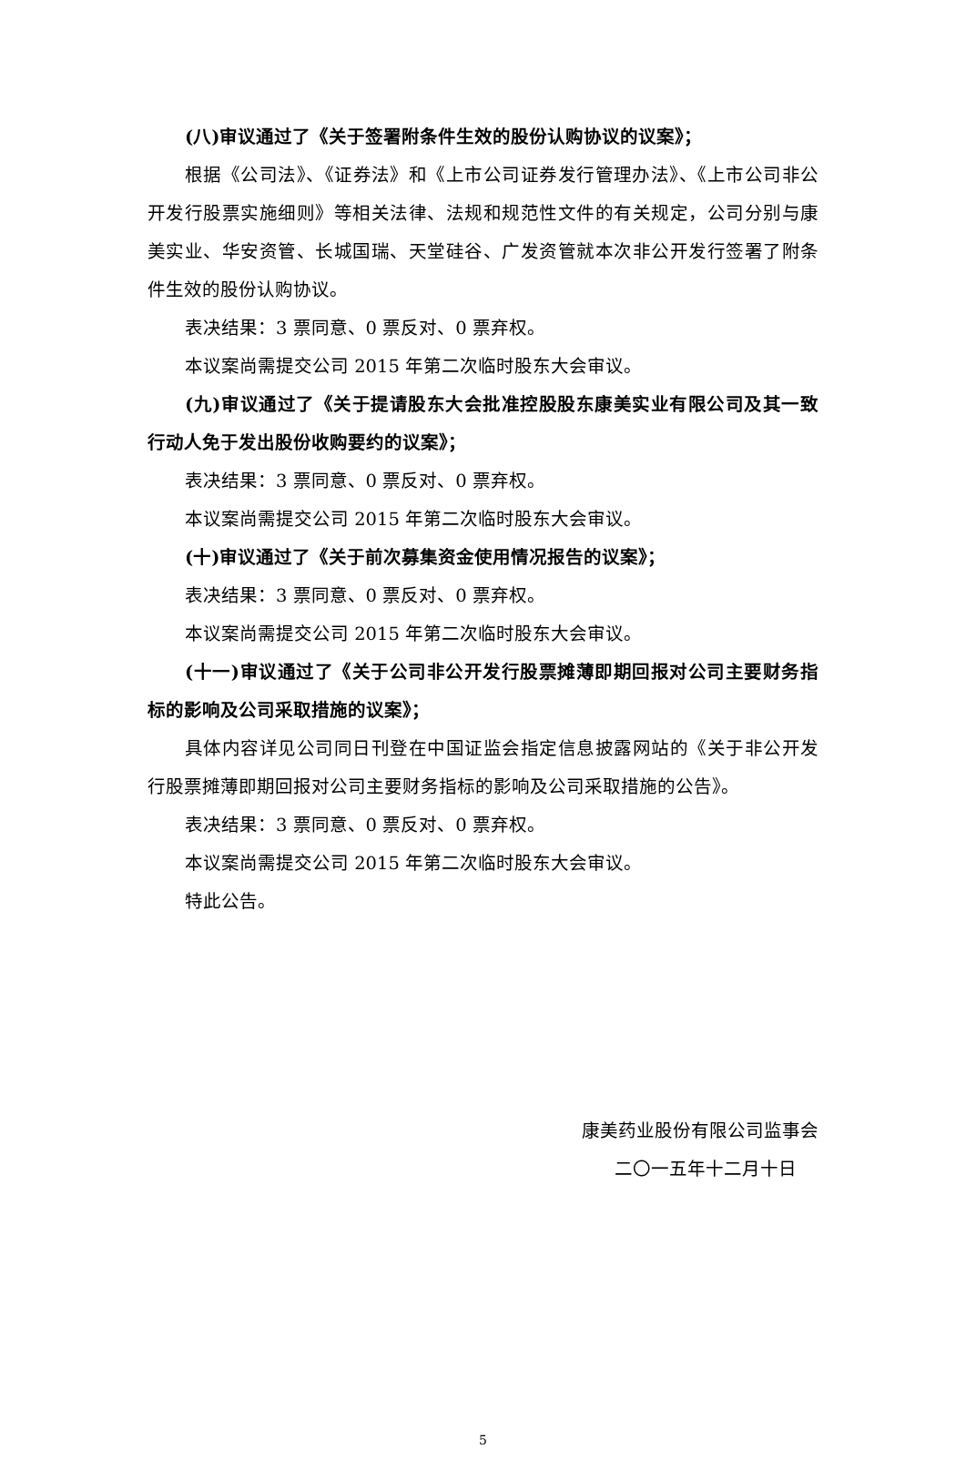(八)审议通过了《关于签署附条件生效的股份认购协议的议案》；
根据《公司法》、《证券法》和《上市公司证券发行管理办法》、《上市公司非公开发行股票实施细则》等相关法律、法规和规范性文件的有关规定，公司分别与康美实业、华安资管、长城国瑞、天堂硅谷、广发资管就本次非公开发行签署了附条件生效的股份认购协议。
表决结果：3 票同意、0 票反对、0 票弃权。
本议案尚需提交公司 2015 年第二次临时股东大会审议。
(九)审议通过了《关于提请股东大会批准控股股东康美实业有限公司及其一致行动人免于发出股份收购要约的议案》；
表决结果：3 票同意、0 票反对、0 票弃权。
本议案尚需提交公司 2015 年第二次临时股东大会审议。
(十)审议通过了《关于前次募集资金使用情况报告的议案》；
表决结果：3 票同意、0 票反对、0 票弃权。
本议案尚需提交公司 2015 年第二次临时股东大会审议。
(十一)审议通过了《关于公司非公开发行股票摊薄即期回报对公司主要财务指标的影响及公司采取措施的议案》；
具体内容详见公司同日刊登在中国证监会指定信息披露网站的《关于非公开发行股票摊薄即期回报对公司主要财务指标的影响及公司采取措施的公告》。
表决结果：3 票同意、0 票反对、0 票弃权。
本议案尚需提交公司 2015 年第二次临时股东大会审议。
特此公告。
康美药业股份有限公司监事会
二〇一五年十二月十日
5